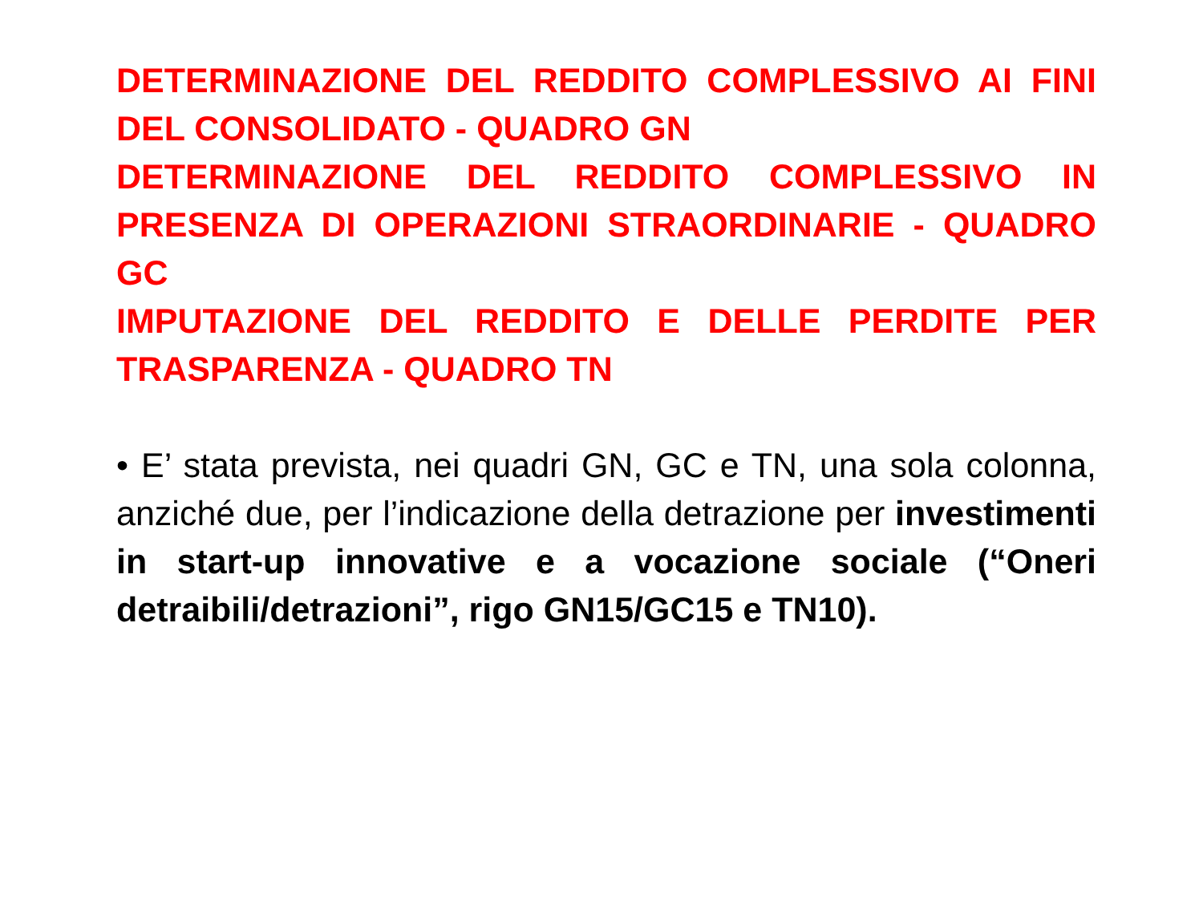DETERMINAZIONE DEL REDDITO COMPLESSIVO AI FINI DEL CONSOLIDATO - QUADRO GN
DETERMINAZIONE DEL REDDITO COMPLESSIVO IN PRESENZA DI OPERAZIONI STRAORDINARIE - QUADRO GC
IMPUTAZIONE DEL REDDITO E DELLE PERDITE PER TRASPARENZA - QUADRO TN
• E’ stata prevista, nei quadri GN, GC e TN, una sola colonna, anziché due, per l’indicazione della detrazione per investimenti in start-up innovative e a vocazione sociale (“Oneri detraibili/detrazioni”, rigo GN15/GC15 e TN10).